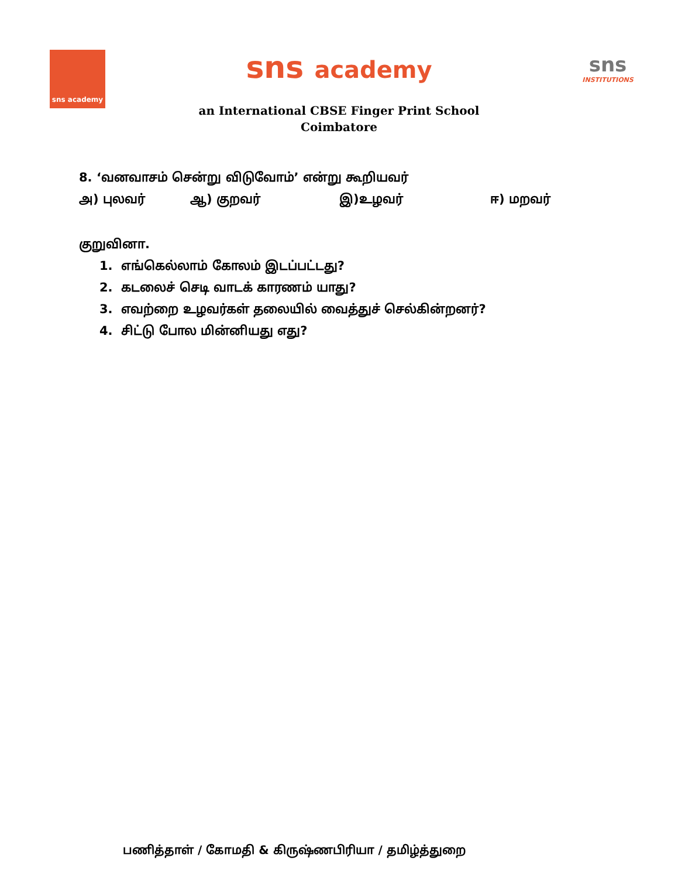sns academy
sns academy
an International CBSE Finger Print School
Coimbatore
sns
INSTITUTIONS
8. ‘வனவாசம் சென்று விடுவோம்’ என்று கூறியவர்
அ) புலவர் ஆ) குறவர் இ)உழவர் ஈ) மறவர்
குறுவினா.
1. எங்கெல்லாம் கோலம் இடப்பட்டது?
2. கடலைச் செடி வாடக் காரணம் யாது?
3. எவற்றை உழவர்கள் தலையில் வைத்துச் செல்கின்றனர்?
4. சிட்டு போல மின்னியது எது?
பணித்தாள் / கோமதி & கிருஷ்ணபிரியா / தமிழ்த்துறை